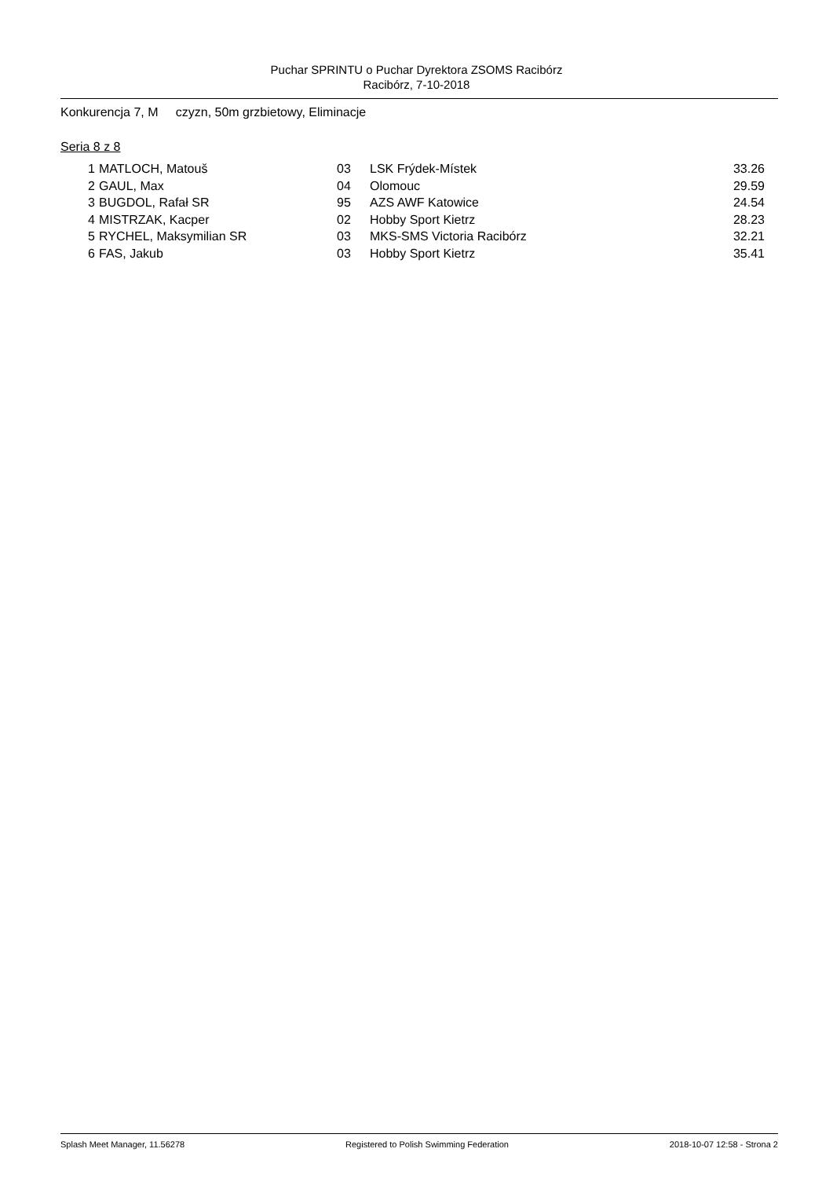Puchar SPRINTU o Puchar Dyrektora ZSOMS Racibórz
Racibórz, 7-10-2018
Konkurencja 7, M czyzn, 50m grzbietowy, Eliminacje
Seria 8 z 8
| 1 | | MATLOCH, Matouš | 03 | LSK Frýdek-Místek | 33.26 |
| 2 | | GAUL, Max | 04 | Olomouc | 29.59 |
| 3 | | BUGDOL, Rafał SR | 95 | AZS AWF Katowice | 24.54 |
| 4 | | MISTRZAK, Kacper | 02 | Hobby Sport Kietrz | 28.23 |
| 5 | | RYCHEL, Maksymilian SR | 03 | MKS-SMS Victoria Racibórz | 32.21 |
| 6 | | FAS, Jakub | 03 | Hobby Sport Kietrz | 35.41 |
Splash Meet Manager, 11.56278 Registered to Polish Swimming Federation 2018-10-07 12:58 - Strona 2